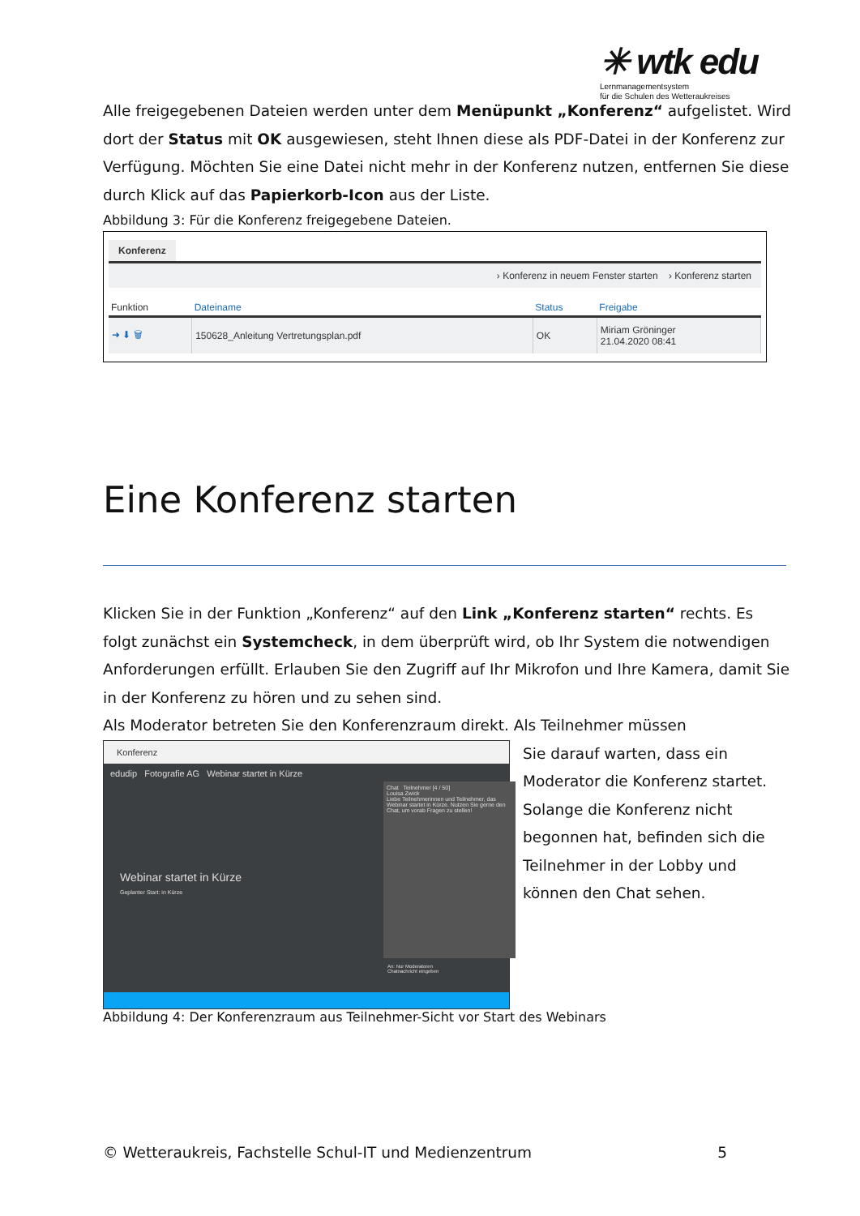✳ wtk edu
Lernmanagementsystem
für die Schulen des Wetteraukreises
Alle freigegebenen Dateien werden unter dem Menüpunkt „Konferenz“ aufgelistet. Wird dort der Status mit OK ausgewiesen, steht Ihnen diese als PDF-Datei in der Konferenz zur Verfügung. Möchten Sie eine Datei nicht mehr in der Konferenz nutzen, entfernen Sie diese durch Klick auf das Papierkorb-Icon aus der Liste.
Abbildung 3: Für die Konferenz freigegebene Dateien.
Konferenz
› Konferenz in neuem Fenster starten › Konferenz starten
| Funktion | Dateiname | Status | Freigabe |
| --- | --- | --- | --- |
| ➜ ⬇ 🗑 | 150628_Anleitung Vertretungsplan.pdf | OK | Miriam Gröninger 21.04.2020 08:41 |
Eine Konferenz starten
Klicken Sie in der Funktion „Konferenz“ auf den Link „Konferenz starten“ rechts. Es folgt zunächst ein Systemcheck, in dem überprüft wird, ob Ihr System die notwendigen Anforderungen erfüllt. Erlauben Sie den Zugriff auf Ihr Mikrofon und Ihre Kamera, damit Sie in der Konferenz zu hören und zu sehen sind.
Als Moderator betreten Sie den Konferenzraum direkt. Als Teilnehmer müssen
Konferenz
edudip Fotografie AG Webinar startet in Kürze
Webinar startet in Kürze
Geplanter Start: in Kürze
Chat Teilnehmer [4 / 50]
Louisa Zwick
Liebe Teilnehmerinnen und Teilnehmer, das Webinar startet in Kürze. Nutzen Sie gerne den Chat, um vorab Fragen zu stellen!
An: Nur Moderatoren
Chatnachricht eingeben
Sie darauf warten, dass ein Moderator die Konferenz startet. Solange die Konferenz nicht begonnen hat, befinden sich die Teilnehmer in der Lobby und können den Chat sehen.
Abbildung 4: Der Konferenzraum aus Teilnehmer-Sicht vor Start des Webinars
© Wetteraukreis, Fachstelle Schul-IT und Medienzentrum
5